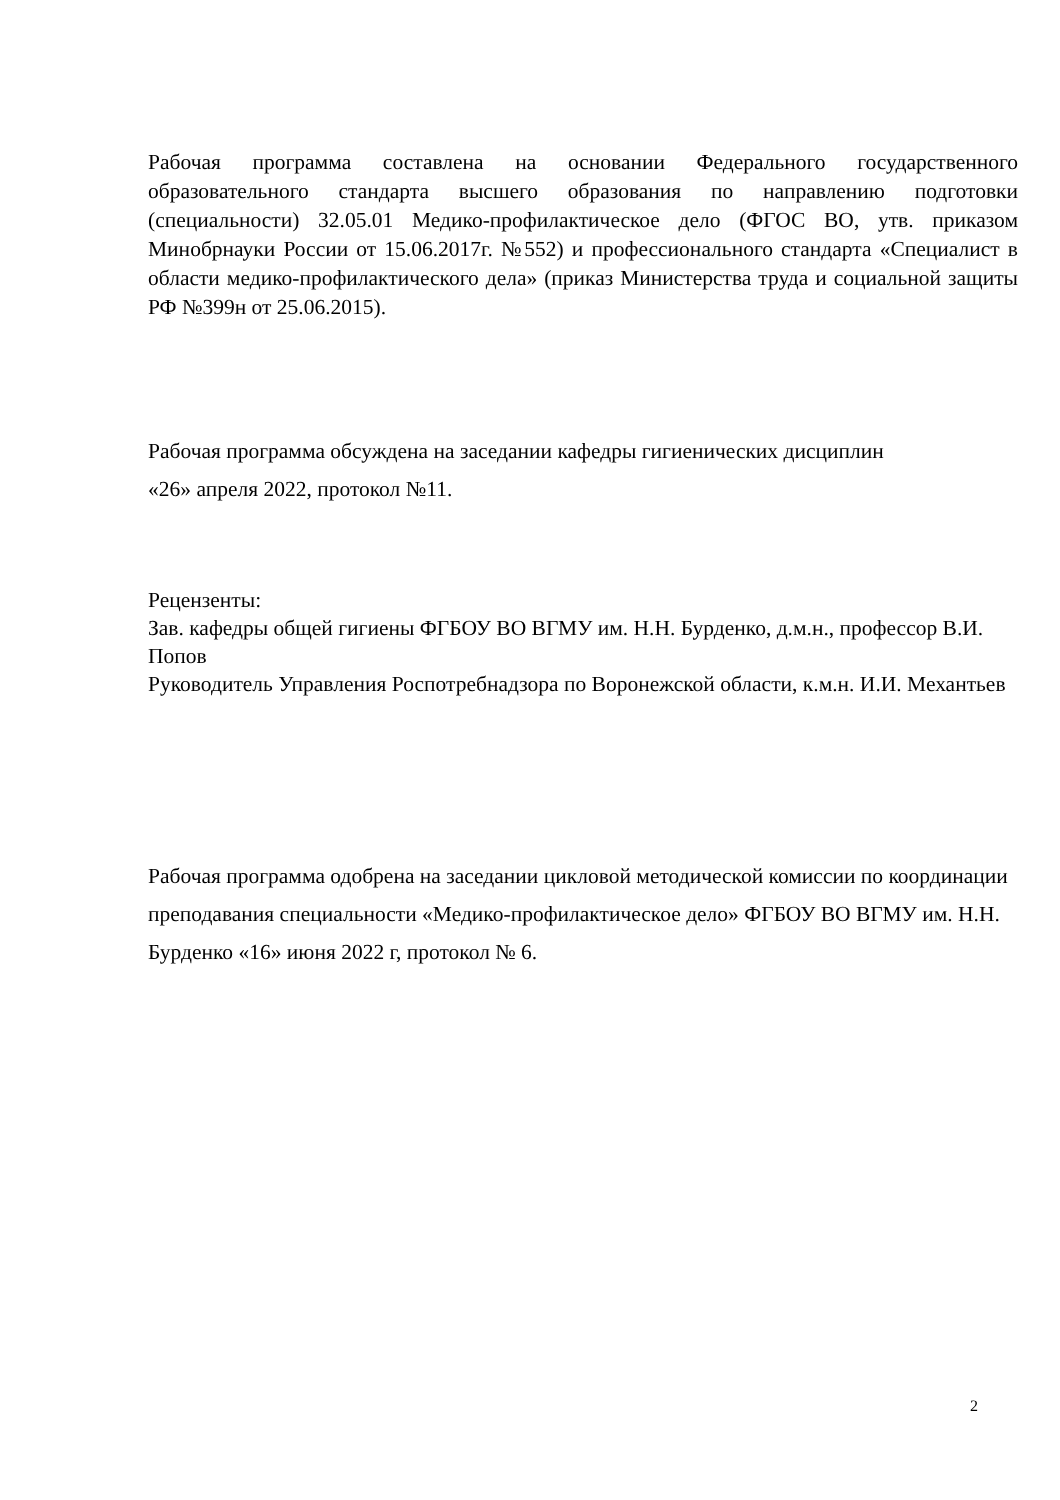Рабочая программа составлена на основании Федерального государственного образовательного стандарта высшего образования по направлению подготовки (специальности) 32.05.01 Медико-профилактическое дело (ФГОС ВО, утв. приказом Минобрнауки России от 15.06.2017г. №552) и профессионального стандарта «Специалист в области медико-профилактического дела» (приказ Министерства труда и социальной защиты РФ №399н от 25.06.2015).
Рабочая программа обсуждена на заседании кафедры гигиенических дисциплин
«26» апреля 2022, протокол №11.
Рецензенты:
Зав. кафедры общей гигиены ФГБОУ ВО ВГМУ им. Н.Н. Бурденко, д.м.н., профессор В.И. Попов
Руководитель Управления Роспотребнадзора по Воронежской области, к.м.н. И.И. Механтьев
Рабочая программа одобрена на заседании цикловой методической комиссии по координации преподавания специальности «Медико-профилактическое дело» ФГБОУ ВО ВГМУ им. Н.Н. Бурденко «16» июня 2022 г, протокол № 6.
2